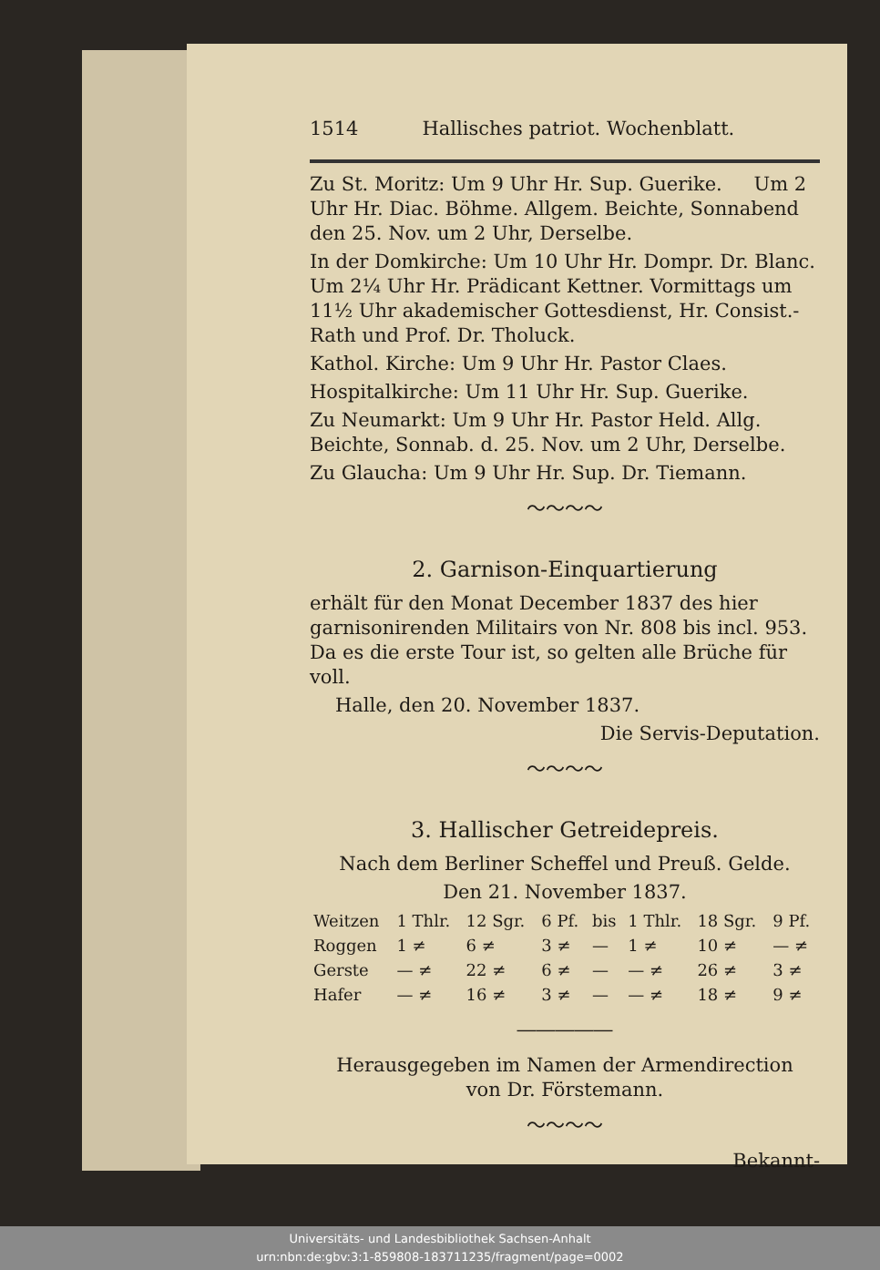1514 Hallisches patriot. Wochenblatt.
Zu St. Moritz: Um 9 Uhr Hr. Sup. Guerike. Um 2 Uhr Hr. Diac. Böhme. Allgem. Beichte, Sonnabend den 25. Nov. um 2 Uhr, Derselbe.
In der Domkirche: Um 10 Uhr Hr. Dompr. Dr. Blanc. Um 2¼ Uhr Hr. Prädicant Kettner. Vormittags um 11½ Uhr akademischer Gottesdienst, Hr. Consist.-Rath und Prof. Dr. Tholuck.
Kathol. Kirche: Um 9 Uhr Hr. Pastor Claes.
Hospitalkirche: Um 11 Uhr Hr. Sup. Guerike.
Zu Neumarkt: Um 9 Uhr Hr. Pastor Held. Allg. Beichte, Sonnab. d. 25. Nov. um 2 Uhr, Derselbe.
Zu Glaucha: Um 9 Uhr Hr. Sup. Dr. Tiemann.
～～～～
2. Garnison-Einquartierung
erhält für den Monat December 1837 des hier garnisonirenden Militairs von Nr. 808 bis incl. 953. Da es die erste Tour ist, so gelten alle Brüche für voll.
Halle, den 20. November 1837.
Die Servis-Deputation.
～～～～
3. Hallischer Getreidepreis.
Nach dem Berliner Scheffel und Preuß. Gelde.
Den 21. November 1837.
| Weitzen | 1 Thlr. | 12 Sgr. | 6 Pf. | bis | 1 Thlr. | 18 Sgr. | 9 Pf. |
| Roggen | 1 ≠ | 6 ≠ | 3 ≠ | — | 1 ≠ | 10 ≠ | — ≠ |
| Gerste | — ≠ | 22 ≠ | 6 ≠ | — | — ≠ | 26 ≠ | 3 ≠ |
| Hafer | — ≠ | 16 ≠ | 3 ≠ | — | — ≠ | 18 ≠ | 9 ≠ |
―――――
Herausgegeben im Namen der Armendirection
von Dr. Förstemann.
～～～～
Bekannt-
Universitäts- und Landesbibliothek Sachsen-Anhalt
urn:nbn:de:gbv:3:1-859808-183711235/fragment/page=0002